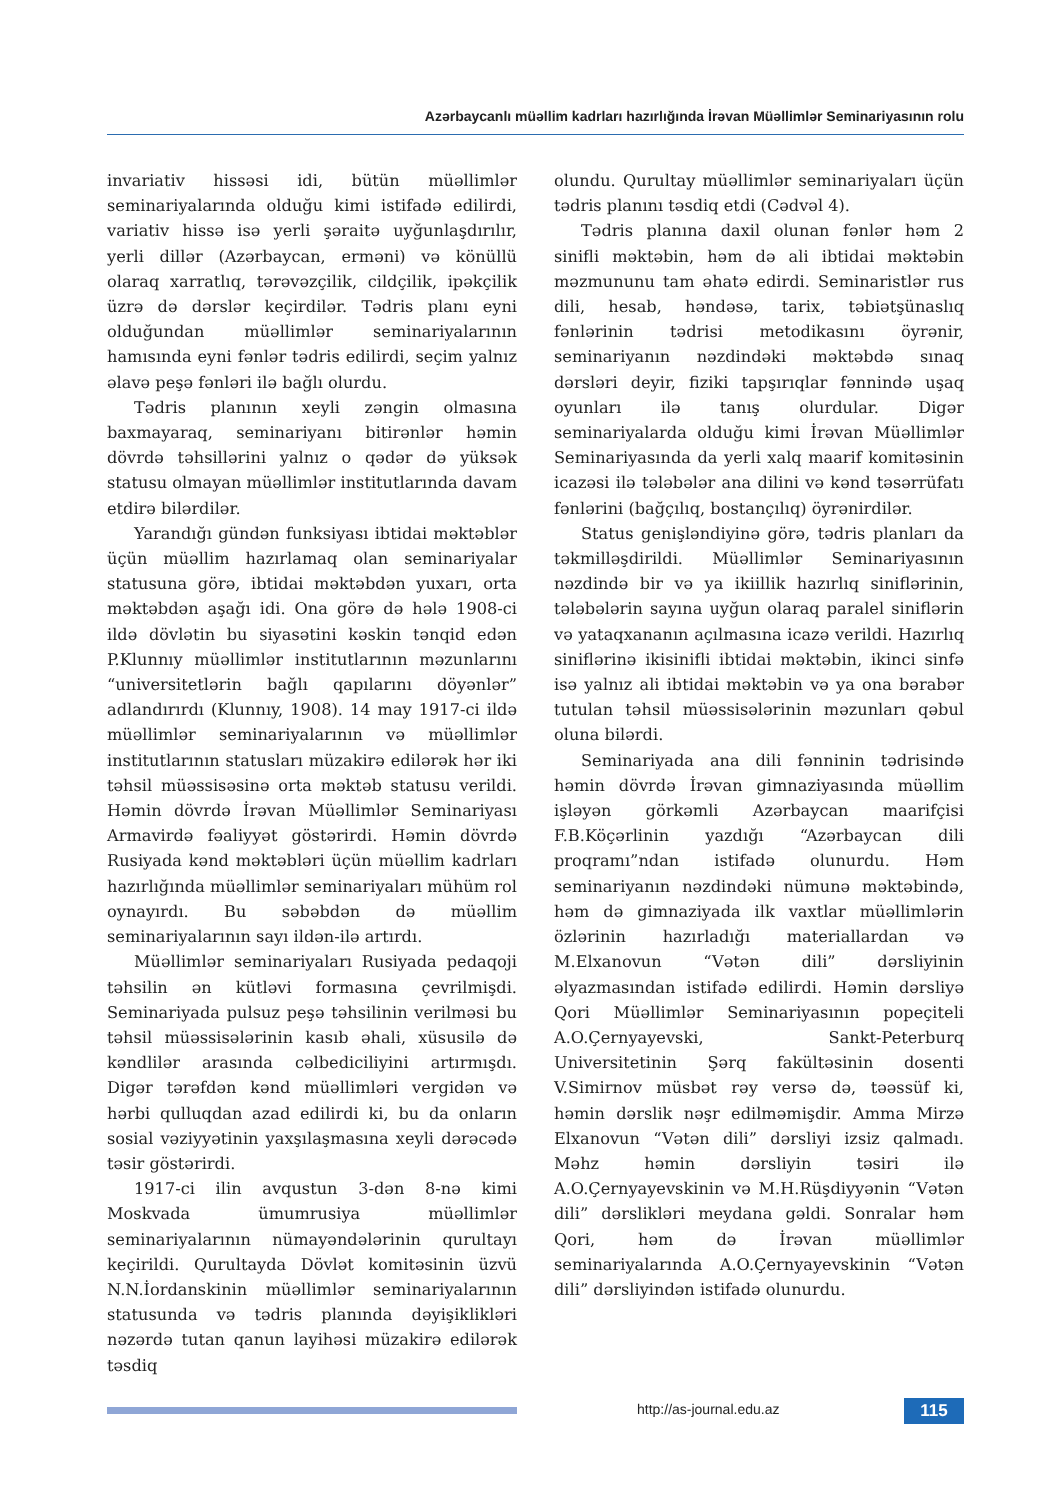Azərbaycanlı müəllim kadrları hazırlığında İrəvan Müəllimlər Seminariyasının rolu
invariativ hissəsi idi, bütün müəllimlər seminariyalarında olduğu kimi istifadə edilirdi, variativ hissə isə yerli şəraitə uyğunlaşdırılır, yerli dillər (Azərbaycan, erməni) və könüllü olaraq xarratlıq, tərəvəzçilik, cildçilik, ipəkçilik üzrə də dərslər keçirdilər. Tədris planı eyni olduğundan müəllimlər seminariyalarının hamısında eyni fənlər tədris edilirdi, seçim yalnız əlavə peşə fənləri ilə bağlı olurdu.
Tədris planının xeyli zəngin olmasına baxmayaraq, seminariyanı bitirənlər həmin dövrdə təhsillərini yalnız o qədər də yüksək statusu olmayan müəllimlər institutlarında davam etdirə bilərdilər.
Yarandığı gündən funksiyası ibtidai məktəblər üçün müəllim hazırlamaq olan seminariyalar statusuna görə, ibtidai məktəbdən yuxarı, orta məktəbdən aşağı idi. Ona görə də hələ 1908-ci ildə dövlətin bu siyasətini kəskin tənqid edən P.Klunnıy müəllimlər institutlarının məzunlarını “universitetlərin bağlı qapılarını döyənlər” adlandırırdı (Klunnıy, 1908). 14 may 1917-ci ildə müəllimlər seminariyalarının və müəllimlər institutlarının statusları müzakirə edilərək hər iki təhsil müəssisəsinə orta məktəb statusu verildi. Həmin dövrdə İrəvan Müəllimlər Seminariyası Armavirdə fəaliyyət göstərirdi. Həmin dövrdə Rusiyada kənd məktəbləri üçün müəllim kadrları hazırlığında müəllimlər seminariyaları mühüm rol oynayırdı. Bu səbəbdən də müəllim seminariyalarının sayı ildən-ilə artırdı.
Müəllimlər seminariyaları Rusiyada pedaqoji təhsilin ən kütləvi formasına çevrilmişdi. Seminariyada pulsuz peşə təhsilinin verilməsi bu təhsil müəssisələrinin kasıb əhali, xüsusilə də kəndlilər arasında cəlbediciliyini artırmışdı. Digər tərəfdən kənd müəllimləri vergidən və hərbi qulluqdan azad edilirdi ki, bu da onların sosial vəziyyətinin yaxşılaşmasına xeyli dərəcədə təsir göstərirdi.
1917-ci ilin avqustun 3-dən 8-nə kimi Moskvada ümumrusiya müəllimlər seminariyalarının nümayəndələrinin qurultayı keçirildi. Qurultayda Dövlət komitəsinin üzvü N.N.İordanskinin müəllimlər seminariyalarının statusunda və tədris planında dəyişiklikləri nəzərdə tutan qanun layihəsi müzakirə edilərək təsdiq
olundu. Qurultay müəllimlər seminariyaları üçün tədris planını təsdiq etdi (Cədvəl 4).
Tədris planına daxil olunan fənlər həm 2 sinifli məktəbin, həm də ali ibtidai məktəbin məzmununu tam əhatə edirdi. Seminaristlər rus dili, hesab, həndəsə, tarix, təbiətşünaslıq fənlərinin tədrisi metodikasını öyrənir, seminariyanın nəzdindəki məktəbdə sınaq dərsləri deyir, fiziki tapşırıqlar fənnində uşaq oyunları ilə tanış olurdular. Digər seminariyalarda olduğu kimi İrəvan Müəllimlər Seminariyasında da yerli xalq maarif komitəsinin icazəsi ilə tələbələr ana dilini və kənd təsərrüfatı fənlərini (bağçılıq, bostançılıq) öyrənirdilər.
Status genişləndiyinə görə, tədris planları da təkmilləşdirildi. Müəllimlər Seminariyasının nəzdində bir və ya ikiillik hazırlıq siniflərinin, tələbələrin sayına uyğun olaraq paralel siniflərin və yataqxananın açılmasına icazə verildi. Hazırlıq siniflərinə ikisinifli ibtidai məktəbin, ikinci sinfə isə yalnız ali ibtidai məktəbin və ya ona bərabər tutulan təhsil müəssisələrinin məzunları qəbul oluna bilərdi.
Seminariyada ana dili fənninin tədrisində həmin dövrdə İrəvan gimnaziyasında müəllim işləyən görkəmli Azərbaycan maarifçisi F.B.Köçərlinin yazdığı “Azərbaycan dili proqramı”ndan istifadə olunurdu. Həm seminariyanın nəzdindəki nümunə məktəbində, həm də gimnaziyada ilk vaxtlar müəllimlərin özlərinin hazırladığı materiallardan və M.Elxanovun “Vətən dili” dərsliyinin əlyazmasından istifadə edilirdi. Həmin dərsliyə Qori Müəllimlər Seminariyasının popeçiteli A.O.Çernyayevski, Sankt-Peterburq Universitetinin Şərq fakültəsinin dosenti V.Simirnov müsbət rəy versə də, təəssüf ki, həmin dərslik nəşr edilməmişdir. Amma Mirzə Elxanovun “Vətən dili” dərsliyi izsiz qalmadı. Məhz həmin dərsliyin təsiri ilə A.O.Çernyayevskinin və M.H.Rüşdiyyənin “Vətən dili” dərslikləri meydana gəldi. Sonralar həm Qori, həm də İrəvan müəllimlər seminariyalarında A.O.Çernyayevskinin “Vətən dili” dərsliyindən istifadə olunurdu.
http://as-journal.edu.az 115